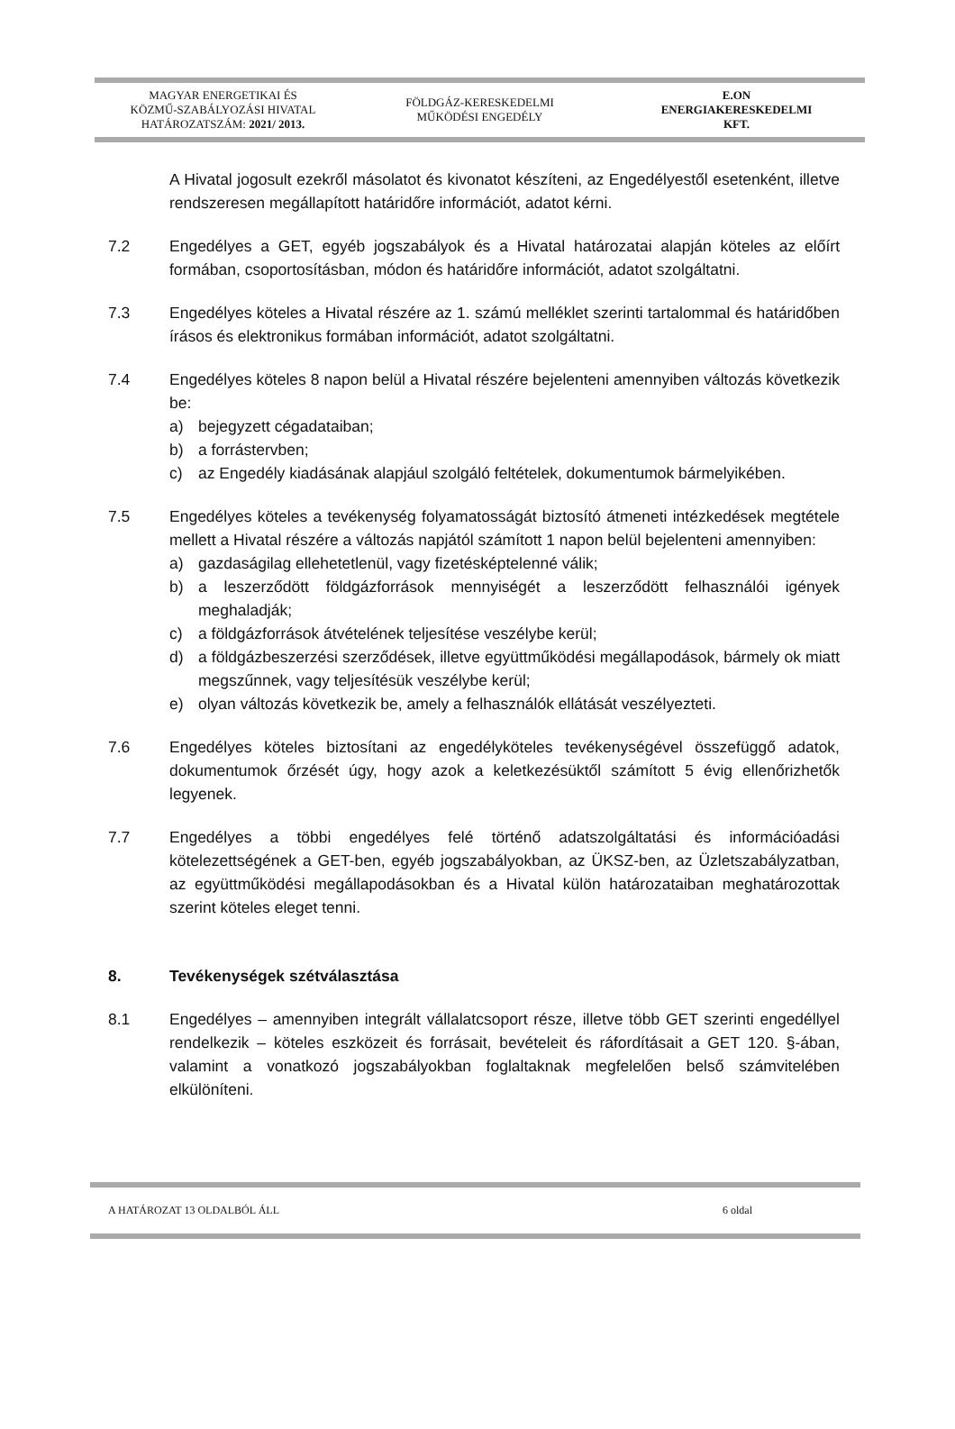MAGYAR ENERGETIKAI ÉS
KÖZMŰ-SZABÁLYOZÁSI HIVATAL
HATÁROZATSZÁM: 2021/ 2013.
FÖLDGÁZ-KERESKEDELMI
MŰKÖDÉSI ENGEDÉLY
E.ON
ENERGIAKERESKEDELMI
KFT.
A Hivatal jogosult ezekről másolatot és kivonatot készíteni, az Engedélyestől esetenként, illetve rendszeresen megállapított határidőre információt, adatot kérni.
7.2 Engedélyes a GET, egyéb jogszabályok és a Hivatal határozatai alapján köteles az előírt formában, csoportosításban, módon és határidőre információt, adatot szolgáltatni.
7.3 Engedélyes köteles a Hivatal részére az 1. számú melléklet szerinti tartalommal és határidőben írásos és elektronikus formában információt, adatot szolgáltatni.
7.4 Engedélyes köteles 8 napon belül a Hivatal részére bejelenteni amennyiben változás következik be:
a) bejegyzett cégadataiban;
b) a forrástervben;
c) az Engedély kiadásának alapjául szolgáló feltételek, dokumentumok bármelyikében.
7.5 Engedélyes köteles a tevékenység folyamatosságát biztosító átmeneti intézkedések megtétele mellett a Hivatal részére a változás napjától számított 1 napon belül bejelenteni amennyiben:
a) gazdaságilag ellehetetlenül, vagy fizetésképtelenné válik;
b) a leszerződött földgázforrások mennyiségét a leszerződött felhasználói igények meghaladják;
c) a földgázforrások átvételének teljesítése veszélybe kerül;
d) a földgázbeszerzési szerződések, illetve együttműködési megállapodások, bármely ok miatt megszűnnek, vagy teljesítésük veszélybe kerül;
e) olyan változás következik be, amely a felhasználók ellátását veszélyezteti.
7.6 Engedélyes köteles biztosítani az engedélyköteles tevékenységével összefüggő adatok, dokumentumok őrzését úgy, hogy azok a keletkezésüktől számított 5 évig ellenőrizhetők legyenek.
7.7 Engedélyes a többi engedélyes felé történő adatszolgáltatási és információadási kötelezettségének a GET-ben, egyéb jogszabályokban, az ÜKSZ-ben, az Üzletszabályzatban, az együttműködési megállapodásokban és a Hivatal külön határozataiban meghatározottak szerint köteles eleget tenni.
8. Tevékenységek szétválasztása
8.1 Engedélyes – amennyiben integrált vállalatcsoport része, illetve több GET szerinti engedéllyel rendelkezik – köteles eszközeit és forrásait, bevételeit és ráfordításait a GET 120. §-ában, valamint a vonatkozó jogszabályokban foglaltaknak megfelelően belső számvitelében elkülöníteni.
A HATÁROZAT 13 OLDALBÓL ÁLL 6 oldal